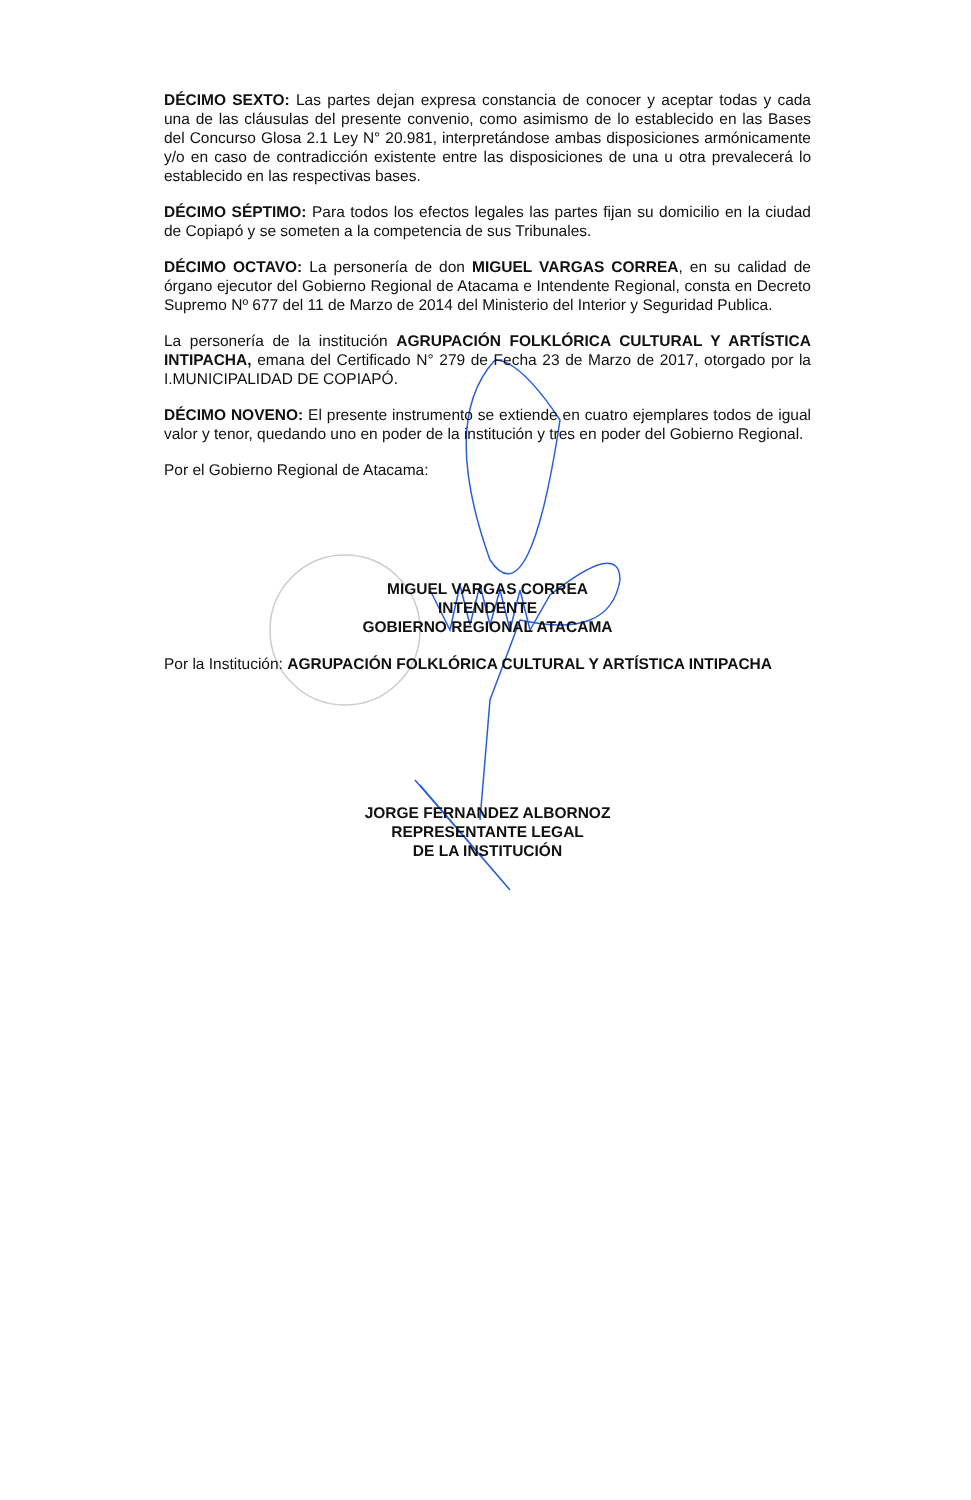DÉCIMO SEXTO: Las partes dejan expresa constancia de conocer y aceptar todas y cada una de las cláusulas del presente convenio, como asimismo de lo establecido en las Bases del Concurso Glosa 2.1 Ley N° 20.981, interpretándose ambas disposiciones armónicamente y/o en caso de contradicción existente entre las disposiciones de una u otra prevalecerá lo establecido en las respectivas bases.
DÉCIMO SÉPTIMO: Para todos los efectos legales las partes fijan su domicilio en la ciudad de Copiapó y se someten a la competencia de sus Tribunales.
DÉCIMO OCTAVO: La personería de don MIGUEL VARGAS CORREA, en su calidad de órgano ejecutor del Gobierno Regional de Atacama e Intendente Regional, consta en Decreto Supremo Nº 677 del 11 de Marzo de 2014 del Ministerio del Interior y Seguridad Publica.
La personería de la institución AGRUPACIÓN FOLKLÓRICA CULTURAL Y ARTÍSTICA INTIPACHA, emana del Certificado N° 279 de Fecha 23 de Marzo de 2017, otorgado por la I.MUNICIPALIDAD DE COPIAPÓ.
DÉCIMO NOVENO: El presente instrumento se extiende en cuatro ejemplares todos de igual valor y tenor, quedando uno en poder de la institución y tres en poder del Gobierno Regional.
Por el Gobierno Regional de Atacama:
MIGUEL VARGAS CORREA
INTENDENTE
GOBIERNO REGIONAL ATACAMA
Por la Institución: AGRUPACIÓN FOLKLÓRICA CULTURAL Y ARTÍSTICA INTIPACHA
JORGE FERNANDEZ ALBORNOZ
REPRESENTANTE LEGAL
DE LA INSTITUCIÓN